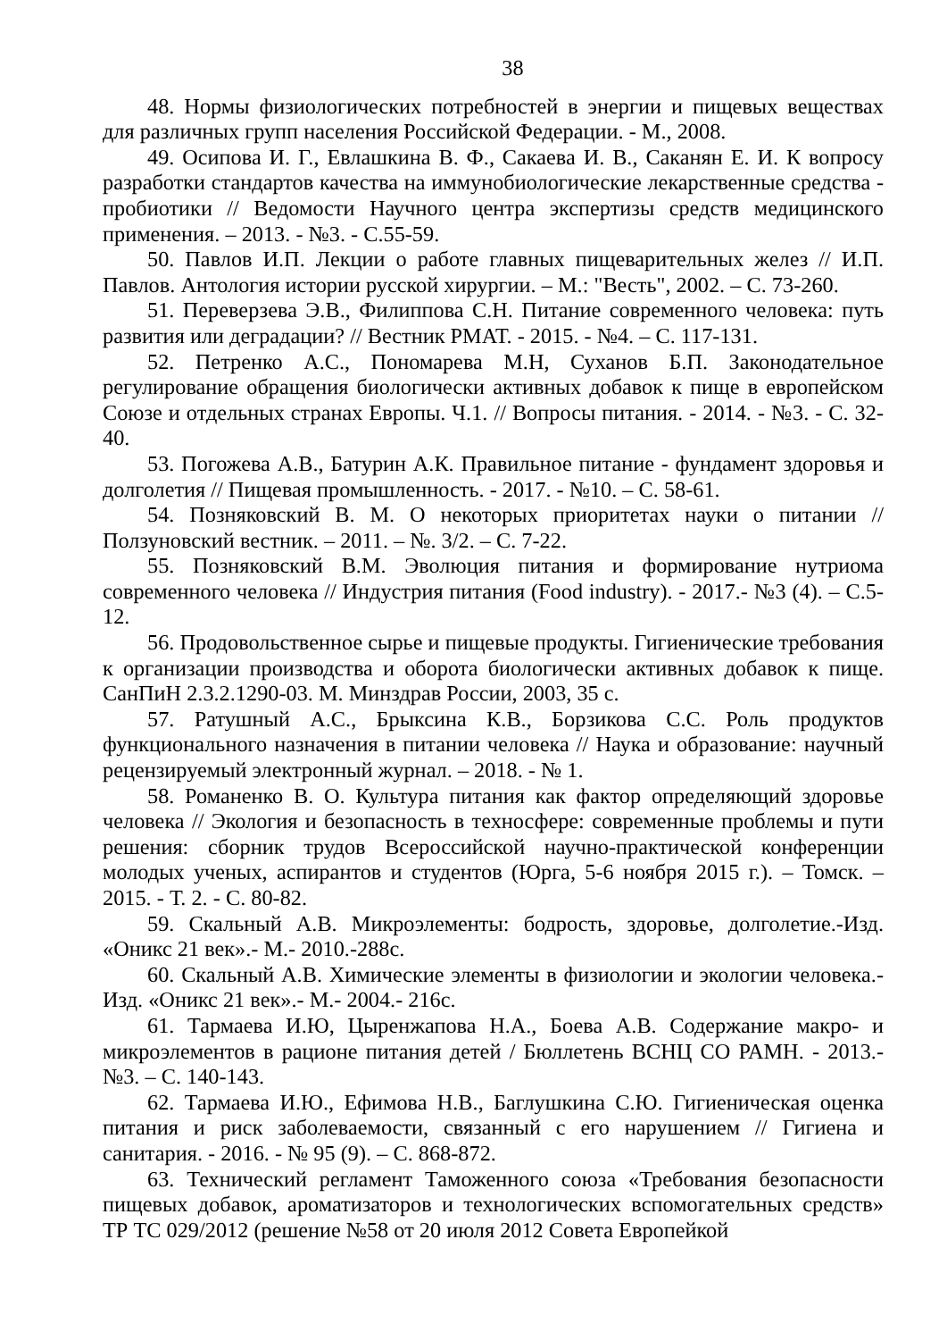38
48. Нормы физиологических потребностей в энергии и пищевых веществах для различных групп населения Российской Федерации. - М., 2008.
49. Осипова И. Г., Евлашкина В. Ф., Сакаева И. В., Саканян Е. И. К вопросу разработки стандартов качества на иммунобиологические лекарственные средства - пробиотики // Ведомости Научного центра экспертизы средств медицинского применения. – 2013. - №3. - С.55-59.
50. Павлов И.П. Лекции о работе главных пищеварительных желез // И.П. Павлов. Антология истории русской хирургии. – М.: "Весть", 2002. – С. 73-260.
51. Переверзева Э.В., Филиппова С.Н. Питание современного человека: путь развития или деградации? // Вестник РМАТ. - 2015. - №4. – С. 117-131.
52. Петренко А.С., Пономарева М.Н, Суханов Б.П. Законодательное регулирование обращения биологически активных добавок к пище в европейском Союзе и отдельных странах Европы. Ч.1. // Вопросы питания. - 2014. - №3. - С. 32-40.
53. Погожева А.В., Батурин А.К. Правильное питание - фундамент здоровья и долголетия // Пищевая промышленность. - 2017. - №10. – С. 58-61.
54. Позняковский В. М. О некоторых приоритетах науки о питании // Ползуновский вестник. – 2011. – №. 3/2. – С. 7-22.
55. Позняковский В.М. Эволюция питания и формирование нутриома современного человека // Индустрия питания (Food industry). - 2017.- №3 (4). – С.5-12.
56. Продовольственное сырье и пищевые продукты. Гигиенические требования к организации производства и оборота биологически активных добавок к пище. СанПиН 2.3.2.1290-03. М. Минздрав России, 2003, 35 с.
57. Ратушный А.С., Брыксина К.В., Борзикова С.С. Роль продуктов функционального назначения в питании человека // Наука и образование: научный рецензируемый электронный журнал. – 2018. - № 1.
58. Романенко В. О. Культура питания как фактор определяющий здоровье человека // Экология и безопасность в техносфере: современные проблемы и пути решения: сборник трудов Всероссийской научно-практической конференции молодых ученых, аспирантов и студентов (Юрга, 5-6 ноября 2015 г.). – Томск. – 2015. - Т. 2. - С. 80-82.
59. Скальный А.В. Микроэлементы: бодрость, здоровье, долголетие.-Изд. «Оникс 21 век».- М.- 2010.-288с.
60. Скальный А.В. Химические элементы в физиологии и экологии человека.- Изд. «Оникс 21 век».- М.- 2004.- 216с.
61. Тармаева И.Ю, Цыренжапова Н.А., Боева А.В. Содержание макро- и микроэлементов в рационе питания детей / Бюллетень ВСНЦ СО РАМН. - 2013.- №3. – С. 140-143.
62. Тармаева И.Ю., Ефимова Н.В., Баглушкина С.Ю. Гигиеническая оценка питания и риск заболеваемости, связанный с его нарушением // Гигиена и санитария. - 2016. - № 95 (9). – С. 868-872.
63. Технический регламент Таможенного союза «Требования безопасности пищевых добавок, ароматизаторов и технологических вспомогательных средств» ТР ТС 029/2012 (решение №58 от 20 июля 2012 Совета Европейкой